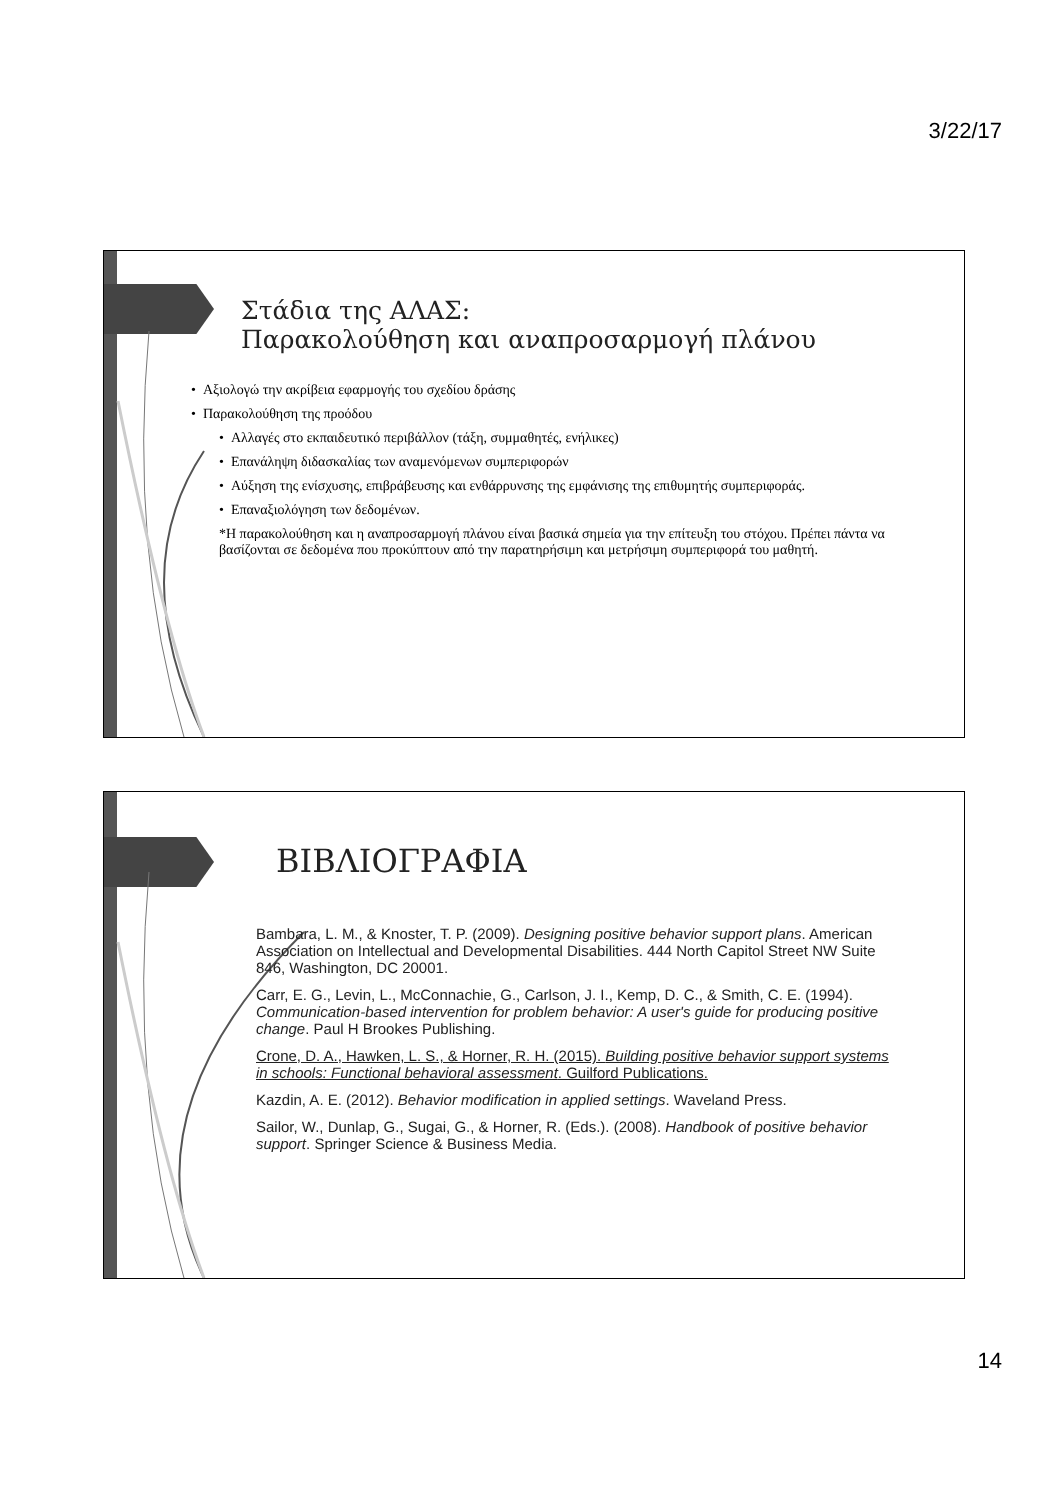3/22/17
Στάδια της ΑΛΑΣ:
Παρακολούθηση και αναπροσαρμογή πλάνου
• Αξιολογώ την ακρίβεια εφαρμογής του σχεδίου δράσης
• Παρακολούθηση της προόδου
• Αλλαγές στο εκπαιδευτικό περιβάλλον (τάξη, συμμαθητές, ενήλικες)
• Επανάληψη διδασκαλίας των αναμενόμενων συμπεριφορών
• Αύξηση της ενίσχυσης, επιβράβευσης και ενθάρρυνσης της εμφάνισης της επιθυμητής συμπεριφοράς.
• Επαναξιολόγηση των δεδομένων.
*Η παρακολούθηση και η αναπροσαρμογή πλάνου είναι βασικά σημεία για την επίτευξη του στόχου. Πρέπει πάντα να βασίζονται σε δεδομένα που προκύπτουν από την παρατηρήσιμη και μετρήσιμη συμπεριφορά του μαθητή.
ΒΙΒΛΙΟΓΡΑΦΙΑ
Bambara, L. M., & Knoster, T. P. (2009). Designing positive behavior support plans. American Association on Intellectual and Developmental Disabilities. 444 North Capitol Street NW Suite 846, Washington, DC 20001.
Carr, E. G., Levin, L., McConnachie, G., Carlson, J. I., Kemp, D. C., & Smith, C. E. (1994). Communication-based intervention for problem behavior: A user's guide for producing positive change. Paul H Brookes Publishing.
Crone, D. A., Hawken, L. S., & Horner, R. H. (2015). Building positive behavior support systems in schools: Functional behavioral assessment. Guilford Publications.
Kazdin, A. E. (2012). Behavior modification in applied settings. Waveland Press.
Sailor, W., Dunlap, G., Sugai, G., & Horner, R. (Eds.). (2008). Handbook of positive behavior support. Springer Science & Business Media.
14